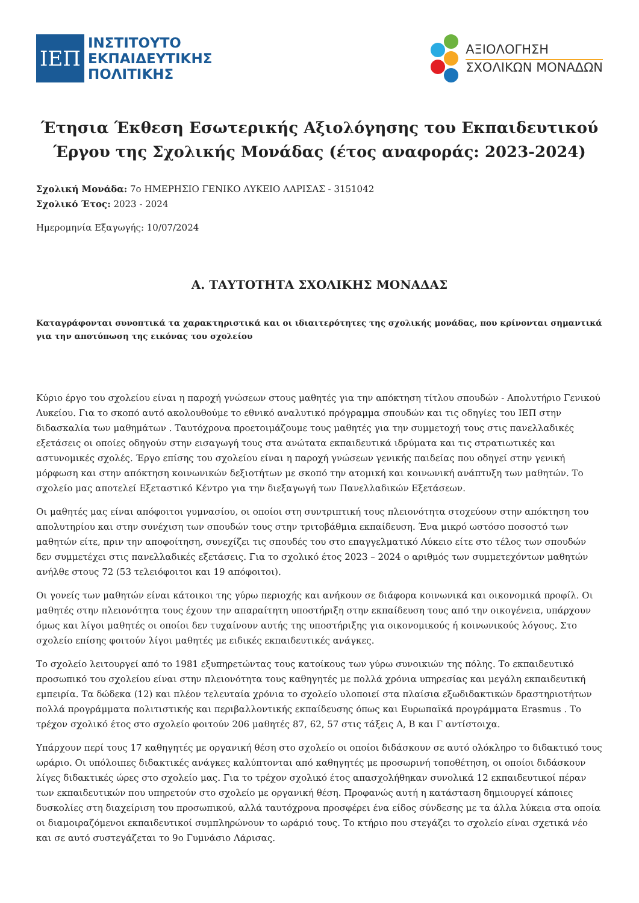ΙΕΠ
ΙΝΣΤΙΤΟΥΤΟ
ΕΚΠΑΙΔΕΥΤΙΚΗΣ
ΠΟΛΙΤΙΚΗΣ
ΑΞΙΟΛΟΓΗΣΗ
ΣΧΟΛΙΚΩΝ ΜΟΝΑΔΩΝ
Έτησια Έκθεση Εσωτερικής Αξιολόγησης του Εκπαιδευτικού Έργου της Σχολικής Μονάδας (έτος αναφοράς: 2023-2024)
Σχολική Μονάδα: 7ο ΗΜΕΡΗΣΙΟ ΓΕΝΙΚΟ ΛΥΚΕΙΟ ΛΑΡΙΣΑΣ - 3151042
Σχολικό Έτος: 2023 - 2024
Ημερομηνία Εξαγωγής: 10/07/2024
Α. ΤΑΥΤΟΤΗΤΑ ΣΧΟΛΙΚΗΣ ΜΟΝΑΔΑΣ
Καταγράφονται συνοπτικά τα χαρακτηριστικά και οι ιδιαιτερότητες της σχολικής μονάδας, που κρίνονται σημαντικά για την αποτύπωση της εικόνας του σχολείου
Κύριο έργο του σχολείου είναι η παροχή γνώσεων στους μαθητές για την απόκτηση τίτλου σπουδών - Απολυτήριο Γενικού Λυκείου. Για το σκοπό αυτό ακολουθούμε το εθνικό αναλυτικό πρόγραμμα σπουδών και τις οδηγίες του ΙΕΠ στην διδασκαλία των μαθημάτων . Ταυτόχρονα προετοιμάζουμε τους μαθητές για την συμμετοχή τους στις πανελλαδικές εξετάσεις οι οποίες οδηγούν στην εισαγωγή τους στα ανώτατα εκπαιδευτικά ιδρύματα και τις στρατιωτικές και αστυνομικές σχολές. Έργο επίσης του σχολείου είναι η παροχή γνώσεων γενικής παιδείας που οδηγεί στην γενική μόρφωση και στην απόκτηση κοινωνικών δεξιοτήτων με σκοπό την ατομική και κοινωνική ανάπτυξη των μαθητών. Το σχολείο μας αποτελεί Εξεταστικό Κέντρο για την διεξαγωγή των Πανελλαδικών Εξετάσεων.
Οι μαθητές μας είναι απόφοιτοι γυμνασίου, οι οποίοι στη συντριπτική τους πλειονότητα στοχεύουν στην απόκτηση του απολυτηρίου και στην συνέχιση των σπουδών τους στην τριτοβάθμια εκπαίδευση. Ένα μικρό ωστόσο ποσοστό των μαθητών είτε, πριν την αποφοίτηση, συνεχίζει τις σπουδές του στο επαγγελματικό Λύκειο είτε στο τέλος των σπουδών δεν συμμετέχει στις πανελλαδικές εξετάσεις. Για το σχολικό έτος 2023 – 2024 ο αριθμός των συμμετεχόντων μαθητών ανήλθε στους 72 (53 τελειόφοιτοι και 19 απόφοιτοι).
Οι γονείς των μαθητών είναι κάτοικοι της γύρω περιοχής και ανήκουν σε διάφορα κοινωνικά και οικονομικά προφίλ. Οι μαθητές στην πλειονότητα τους έχουν την απαραίτητη υποστήριξη στην εκπαίδευση τους από την οικογένεια, υπάρχουν όμως και λίγοι μαθητές οι οποίοι δεν τυχαίνουν αυτής της υποστήριξης για οικονομικούς ή κοινωνικούς λόγους. Στο σχολείο επίσης φοιτούν λίγοι μαθητές με ειδικές εκπαιδευτικές ανάγκες.
Το σχολείο λειτουργεί από το 1981 εξυπηρετώντας τους κατοίκους των γύρω συνοικιών της πόλης. Το εκπαιδευτικό προσωπικό του σχολείου είναι στην πλειονότητα τους καθηγητές με πολλά χρόνια υπηρεσίας και μεγάλη εκπαιδευτική εμπειρία. Τα δώδεκα (12) και πλέον τελευταία χρόνια το σχολείο υλοποιεί στα πλαίσια εξωδιδακτικών δραστηριοτήτων πολλά προγράμματα πολιτιστικής και περιβαλλοντικής εκπαίδευσης όπως και Ευρωπαϊκά προγράμματα Erasmus . Το τρέχον σχολικό έτος στο σχολείο φοιτούν 206 μαθητές 87, 62, 57 στις τάξεις Α, Β και Γ αντίστοιχα.
Υπάρχουν περί τους 17 καθηγητές με οργανική θέση στο σχολείο οι οποίοι διδάσκουν σε αυτό ολόκληρο το διδακτικό τους ωράριο. Οι υπόλοιπες διδακτικές ανάγκες καλύπτονται από καθηγητές με προσωρινή τοποθέτηση, οι οποίοι διδάσκουν λίγες διδακτικές ώρες στο σχολείο μας. Για το τρέχον σχολικό έτος απασχολήθηκαν συνολικά 12 εκπαιδευτικοί πέραν των εκπαιδευτικών που υπηρετούν στο σχολείο με οργανική θέση. Προφανώς αυτή η κατάσταση δημιουργεί κάποιες δυσκολίες στη διαχείριση του προσωπικού, αλλά ταυτόχρονα προσφέρει ένα είδος σύνδεσης με τα άλλα λύκεια στα οποία οι διαμοιραζόμενοι εκπαιδευτικοί συμπληρώνουν το ωράριό τους. Το κτήριο που στεγάζει το σχολείο είναι σχετικά νέο και σε αυτό συστεγάζεται το 9ο Γυμνάσιο Λάρισας.